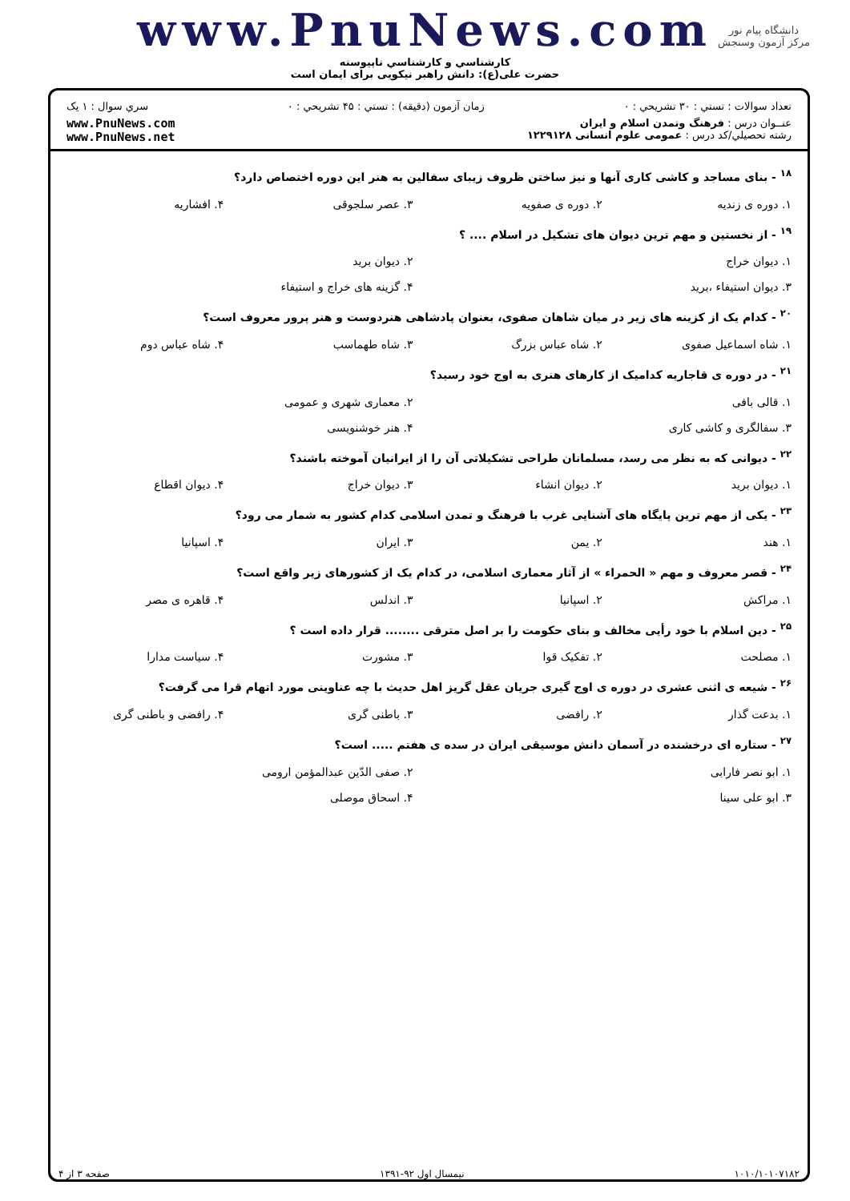www.PnuNews.com
كارشناسي و كارشناسي ناپيوسته
حضرت علی(ع): دانش راهبر نیکویی برای ایمان است
دانشگاه پیام نور
مرکز آزمون وسنجش
تعداد سوالات : تستي : ۳۰ تشريحي : ۰ زمان آزمون (دقيقه) : تستي : ۴۵ تشريحي : ۰ سري سوال : ۱ يک
عنــوان درس : فرهنگ وتمدن اسلام و ايران
رشته تحصيلي/کد درس : عمومی علوم انسانی ۱۲۲۹۱۲۸ www.PnuNews.com
www.PnuNews.net
<sup>۱۸</sup> - بنای مساجد و کاشی کاری آنها و نیز ساختن ظروف زیبای سفالین به هنر این دوره اختصاص دارد؟
| ۱. دوره ی زندیه | ۲. دوره ی صفویه | ۳. عصر سلجوقی | ۴. افشاریه |
<sup>۱۹</sup> - از نخستین و مهم ترین دیوان های تشکیل در اسلام .... ؟
| ۱. دیوان خراج | ۲. دیوان برید |
| ۳. دیوان استیفاء ،برید | ۴. گزینه های خراج و استیفاء |
<sup>۲۰</sup> - کدام یک از کزینه های زیر در میان شاهان صفوی، بعنوان پادشاهی هنردوست و هنر پرور معروف است؟
| ۱. شاه اسماعیل صفوی | ۲. شاه عباس بزرگ | ۳. شاه طهماسب | ۴. شاه عباس دوم |
<sup>۲۱</sup> - در دوره ی قاجاریه کدامیک از کارهای هنری به اوج خود رسید؟
| ۱. قالی بافی | ۲. معماری شهری و عمومی |
| ۳. سفالگری و کاشی کاری | ۴. هنر خوشنویسی |
<sup>۲۲</sup> - دیوانی که به نظر می رسد، مسلمانان طراحی تشکیلاتی آن را از ایرانیان آموخته باشند؟
| ۱. دیوان برید | ۲. دیوان انشاء | ۳. دیوان خراج | ۴. دیوان اقطاع |
<sup>۲۳</sup> - یکی از مهم ترین پایگاه های آشنایی غرب با فرهنگ و تمدن اسلامی کدام کشور به شمار می رود؟
| ۱. هند | ۲. یمن | ۳. ایران | ۴. اسپانیا |
<sup>۲۴</sup> - قصر معروف و مهم « الحمراء » از آثار معماری اسلامی، در کدام یک از کشورهای زیر واقع است؟
| ۱. مراکش | ۲. اسپانیا | ۳. اندلس | ۴. قاهره ی مصر |
<sup>۲۵</sup> - دین اسلام با خود رأیی مخالف و بنای حکومت را بر اصل مترقی ........ قرار داده است ؟
| ۱. مصلحت | ۲. تفکیک قوا | ۳. مشورت | ۴. سیاست مدارا |
<sup>۲۶</sup> - شیعه ی اثنی عشری در دوره ی اوج گیری جریان عقل گریز اهل حدیث با چه عناوینی مورد اتهام قرا می گرفت؟
| ۱. بدعت گذار | ۲. رافضی | ۳. باطنی گری | ۴. رافضی و باطنی گری |
<sup>۲۷</sup> - ستاره ای درخشنده در آسمان دانش موسیقی ایران در سده ی هفتم ..... است؟
| ۱. ابو نصر فارابی | ۲. صفی الدّین عبدالمؤمن ارومی |
| ۳. ابو علی سینا | ۴. اسحاق موصلی |
۱۰۱۰/۱۰۱۰۷۱۸۲ نیمسال اول ۹۲-۱۳۹۱ صفحه ۳ از ۴